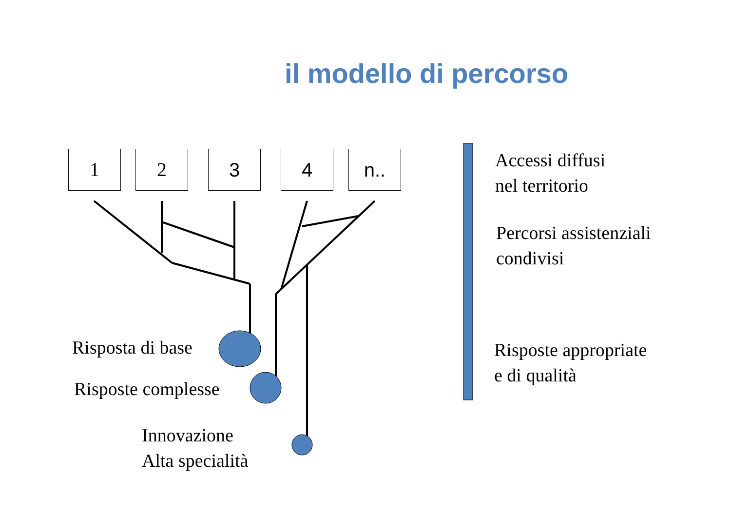il modello di percorso
1 2 3 4 n..
Risposta di base
Risposte complesse
Innovazione
Alta specialità
Accessi diffusi
nel territorio
Percorsi assistenziali
condivisi
Risposte appropriate
e di qualità